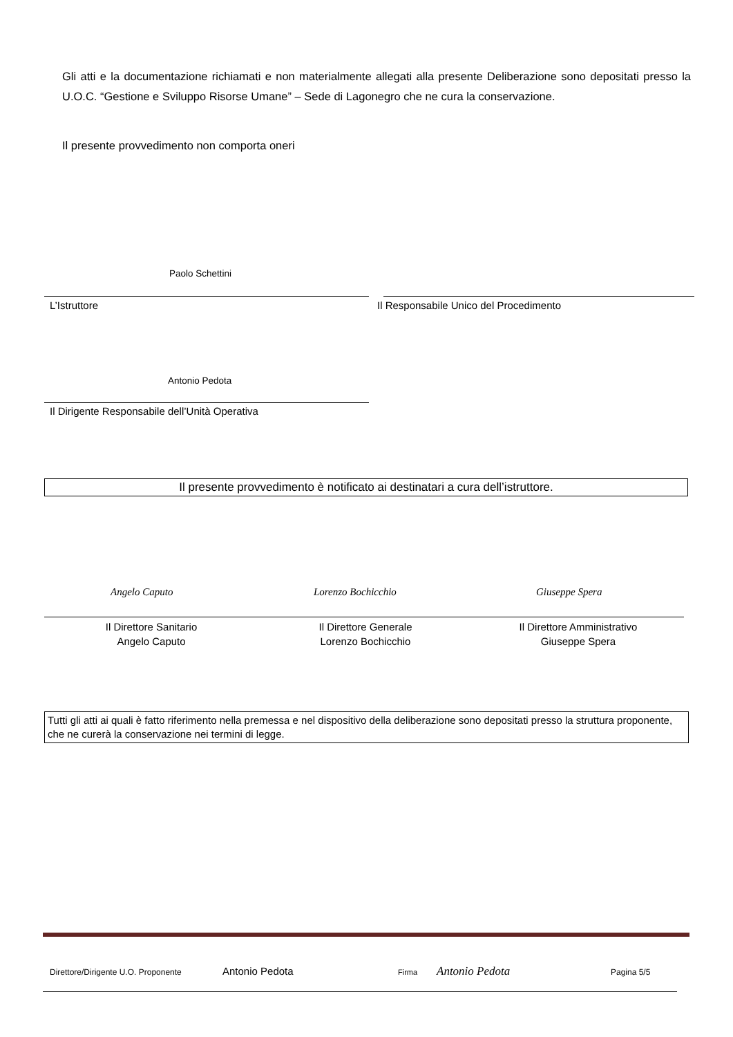Gli atti e la documentazione richiamati e non materialmente allegati alla presente Deliberazione sono depositati presso la U.O.C. “Gestione e Sviluppo Risorse Umane” – Sede di Lagonegro che ne cura la conservazione.
Il presente provvedimento non comporta oneri
Paolo Schettini
L’Istruttore
Il Responsabile Unico del Procedimento
Antonio Pedota
Il Dirigente Responsabile dell’Unità Operativa
Il presente provvedimento è notificato ai destinatari a cura dell’istruttore.
Angelo Caputo Lorenzo Bochicchio Giuseppe Spera
Il Direttore Sanitario
Angelo Caputo
Il Direttore Generale
Lorenzo Bochicchio
Il Direttore Amministrativo
Giuseppe Spera
Tutti gli atti ai quali è fatto riferimento nella premessa e nel dispositivo della deliberazione sono depositati presso la struttura proponente, che ne curerà la conservazione nei termini di legge.
Direttore/Dirigente U.O. Proponente
Antonio Pedota Firma Antonio Pedota Pagina 5/5